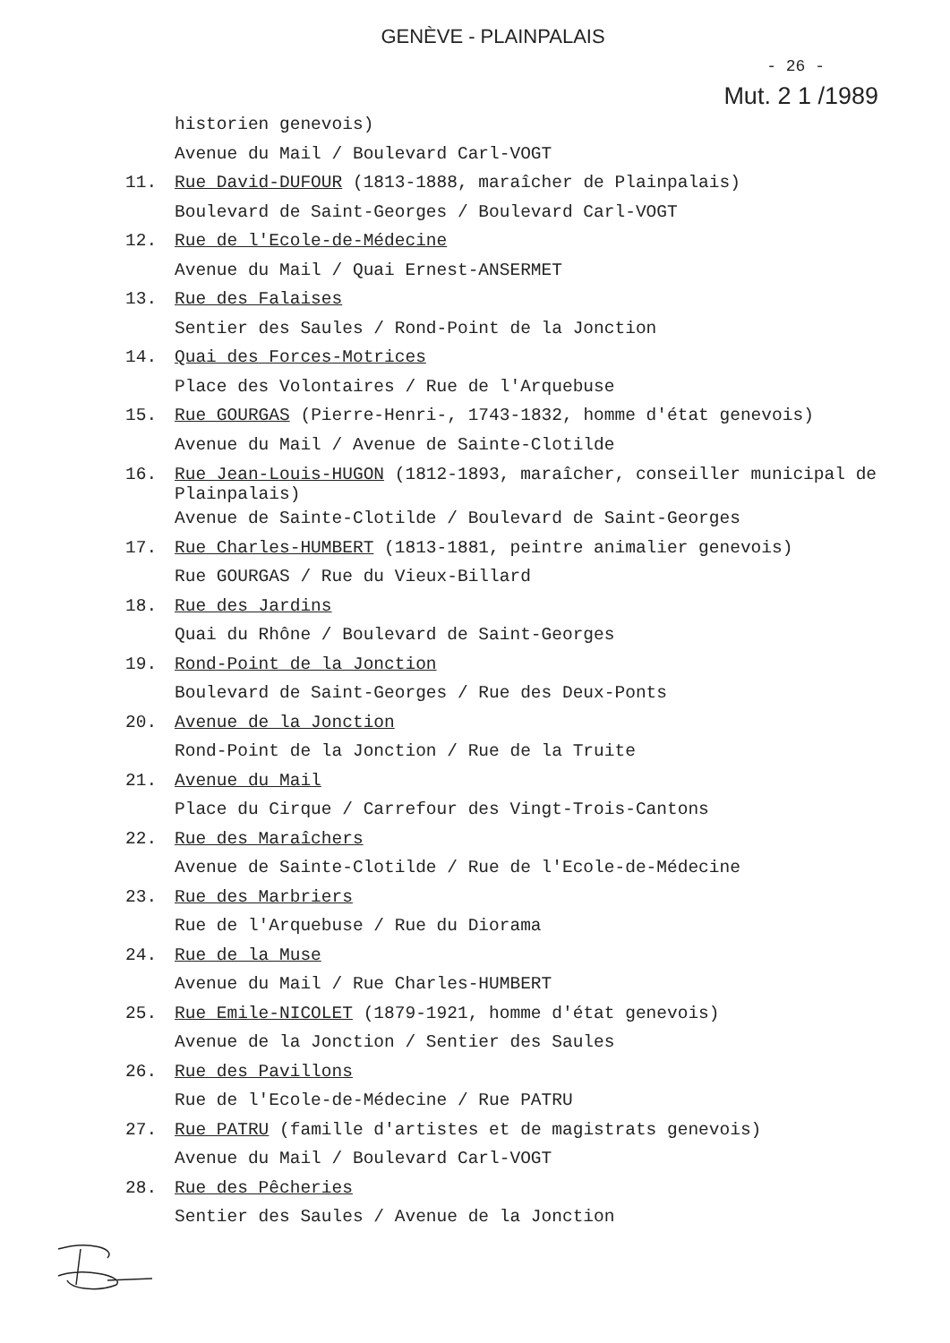GENÈVE - PLAINPALAIS
- 26 -
Mut. 2 1 /1989
historien genevois)
Avenue du Mail / Boulevard Carl-VOGT
11. Rue David-DUFOUR (1813-1888, maraîcher de Plainpalais)
Boulevard de Saint-Georges / Boulevard Carl-VOGT
12. Rue de l'Ecole-de-Médecine
Avenue du Mail / Quai Ernest-ANSERMET
13. Rue des Falaises
Sentier des Saules / Rond-Point de la Jonction
14. Quai des Forces-Motrices
Place des Volontaires / Rue de l'Arquebuse
15. Rue GOURGAS (Pierre-Henri-, 1743-1832, homme d'état genevois)
Avenue du Mail / Avenue de Sainte-Clotilde
16. Rue Jean-Louis-HUGON (1812-1893, maraîcher, conseiller municipal de Plainpalais)
Avenue de Sainte-Clotilde / Boulevard de Saint-Georges
17. Rue Charles-HUMBERT (1813-1881, peintre animalier genevois)
Rue GOURGAS / Rue du Vieux-Billard
18. Rue des Jardins
Quai du Rhône / Boulevard de Saint-Georges
19. Rond-Point de la Jonction
Boulevard de Saint-Georges / Rue des Deux-Ponts
20. Avenue de la Jonction
Rond-Point de la Jonction / Rue de la Truite
21. Avenue du Mail
Place du Cirque / Carrefour des Vingt-Trois-Cantons
22. Rue des Maraîchers
Avenue de Sainte-Clotilde / Rue de l'Ecole-de-Médecine
23. Rue des Marbriers
Rue de l'Arquebuse / Rue du Diorama
24. Rue de la Muse
Avenue du Mail / Rue Charles-HUMBERT
25. Rue Emile-NICOLET (1879-1921, homme d'état genevois)
Avenue de la Jonction / Sentier des Saules
26. Rue des Pavillons
Rue de l'Ecole-de-Médecine / Rue PATRU
27. Rue PATRU (famille d'artistes et de magistrats genevois)
Avenue du Mail / Boulevard Carl-VOGT
28. Rue des Pêcheries
Sentier des Saules / Avenue de la Jonction